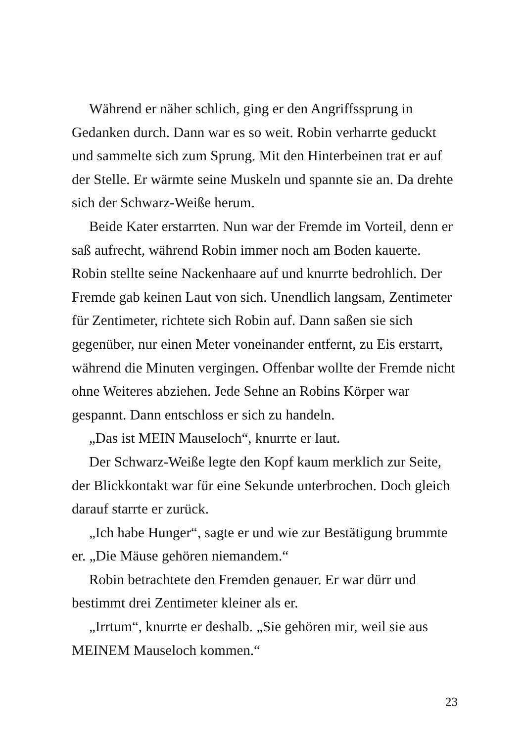Während er näher schlich, ging er den Angriffssprung in Gedanken durch. Dann war es so weit. Robin verharrte geduckt und sammelte sich zum Sprung. Mit den Hinterbeinen trat er auf der Stelle. Er wärmte seine Muskeln und spannte sie an. Da drehte sich der Schwarz-Weiße herum.
Beide Kater erstarrten. Nun war der Fremde im Vorteil, denn er saß aufrecht, während Robin immer noch am Boden kauerte. Robin stellte seine Nackenhaare auf und knurrte bedrohlich. Der Fremde gab keinen Laut von sich. Unendlich langsam, Zentimeter für Zentimeter, richtete sich Robin auf. Dann saßen sie sich gegenüber, nur einen Meter voneinander entfernt, zu Eis erstarrt, während die Minuten vergingen. Offenbar wollte der Fremde nicht ohne Weiteres abziehen. Jede Sehne an Robins Körper war gespannt. Dann entschloss er sich zu handeln.
„Das ist MEIN Mauseloch“, knurrte er laut.
Der Schwarz-Weiße legte den Kopf kaum merklich zur Seite, der Blickkontakt war für eine Sekunde unterbrochen. Doch gleich darauf starrte er zurück.
„Ich habe Hunger“, sagte er und wie zur Bestätigung brummte er. „Die Mäuse gehören niemandem.“
Robin betrachtete den Fremden genauer. Er war dürr und bestimmt drei Zentimeter kleiner als er.
„Irrtum“, knurrte er deshalb. „Sie gehören mir, weil sie aus MEINEM Mauseloch kommen.“
23